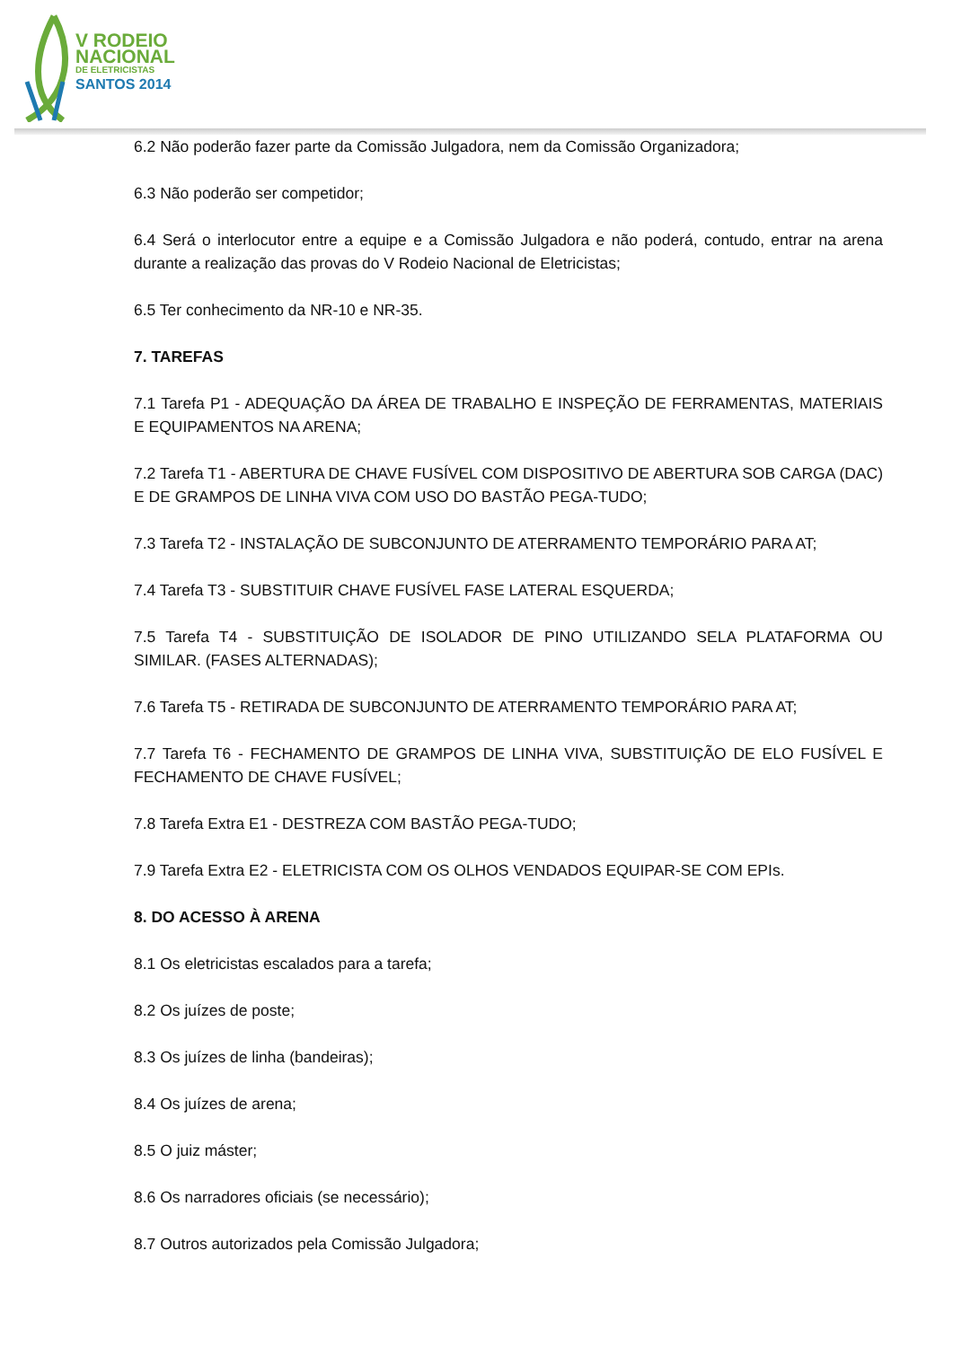V RODEIO
NACIONAL
DE ELETRICISTAS
SANTOS 2014
6.2 Não poderão fazer parte da Comissão Julgadora, nem da Comissão Organizadora;
6.3 Não poderão ser competidor;
6.4 Será o interlocutor entre a equipe e a Comissão Julgadora e não poderá, contudo, entrar na arena durante a realização das provas do V Rodeio Nacional de Eletricistas;
6.5 Ter conhecimento da NR-10 e NR-35.
7. TAREFAS
7.1 Tarefa P1 - ADEQUAÇÃO DA ÁREA DE TRABALHO E INSPEÇÃO DE FERRAMENTAS, MATERIAIS E EQUIPAMENTOS NA ARENA;
7.2 Tarefa T1 - ABERTURA DE CHAVE FUSÍVEL COM DISPOSITIVO DE ABERTURA SOB CARGA (DAC) E DE GRAMPOS DE LINHA VIVA COM USO DO BASTÃO PEGA-TUDO;
7.3 Tarefa T2 - INSTALAÇÃO DE SUBCONJUNTO DE ATERRAMENTO TEMPORÁRIO PARA AT;
7.4 Tarefa T3 - SUBSTITUIR CHAVE FUSÍVEL FASE LATERAL ESQUERDA;
7.5 Tarefa T4 - SUBSTITUIÇÃO DE ISOLADOR DE PINO UTILIZANDO SELA PLATAFORMA OU SIMILAR. (FASES ALTERNADAS);
7.6 Tarefa T5 - RETIRADA DE SUBCONJUNTO DE ATERRAMENTO TEMPORÁRIO PARA AT;
7.7 Tarefa T6 - FECHAMENTO DE GRAMPOS DE LINHA VIVA, SUBSTITUIÇÃO DE ELO FUSÍVEL E FECHAMENTO DE CHAVE FUSÍVEL;
7.8 Tarefa Extra E1 - DESTREZA COM BASTÃO PEGA-TUDO;
7.9 Tarefa Extra E2 - ELETRICISTA COM OS OLHOS VENDADOS EQUIPAR-SE COM EPIs.
8. DO ACESSO À ARENA
8.1 Os eletricistas escalados para a tarefa;
8.2 Os juízes de poste;
8.3 Os juízes de linha (bandeiras);
8.4 Os juízes de arena;
8.5 O juiz máster;
8.6 Os narradores oficiais (se necessário);
8.7 Outros autorizados pela Comissão Julgadora;